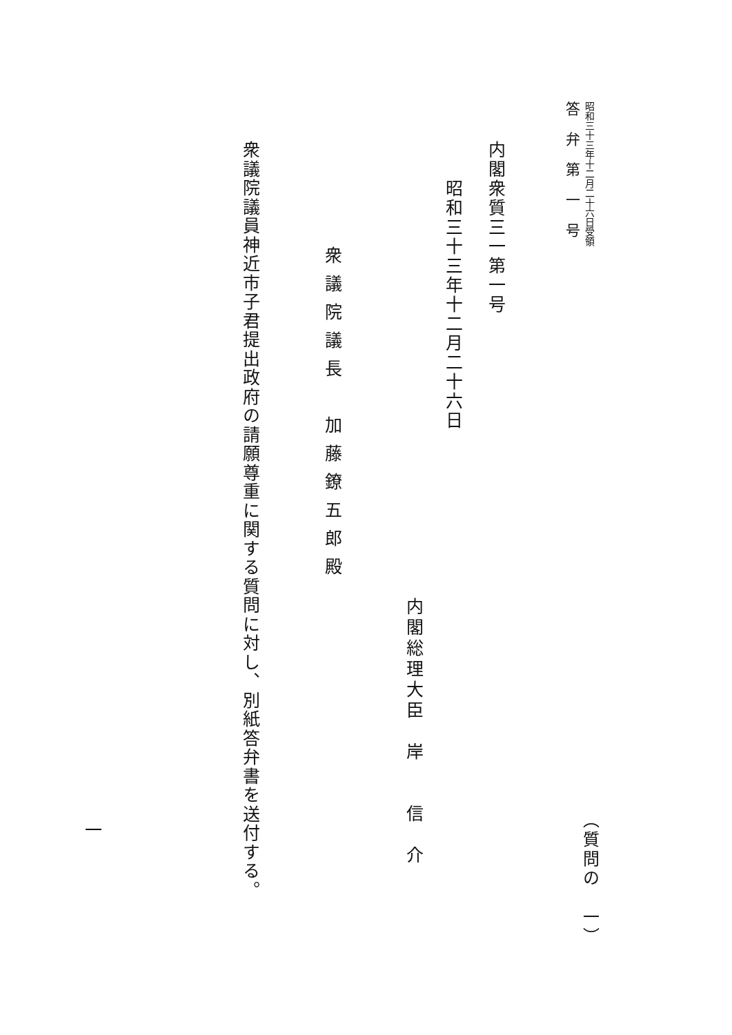昭和三十三年十二月二十六日受領 （質問の　一）
答弁第一号
内閣衆質三一第一号
昭和三十三年十二月二十六日
内閣総理大臣　岸　　信　介
衆議院議長　加藤鐐五郎殿
衆議院議員神近市子君提出政府の請願尊重に関する質問に対し、別紙答弁書を送付する。
一